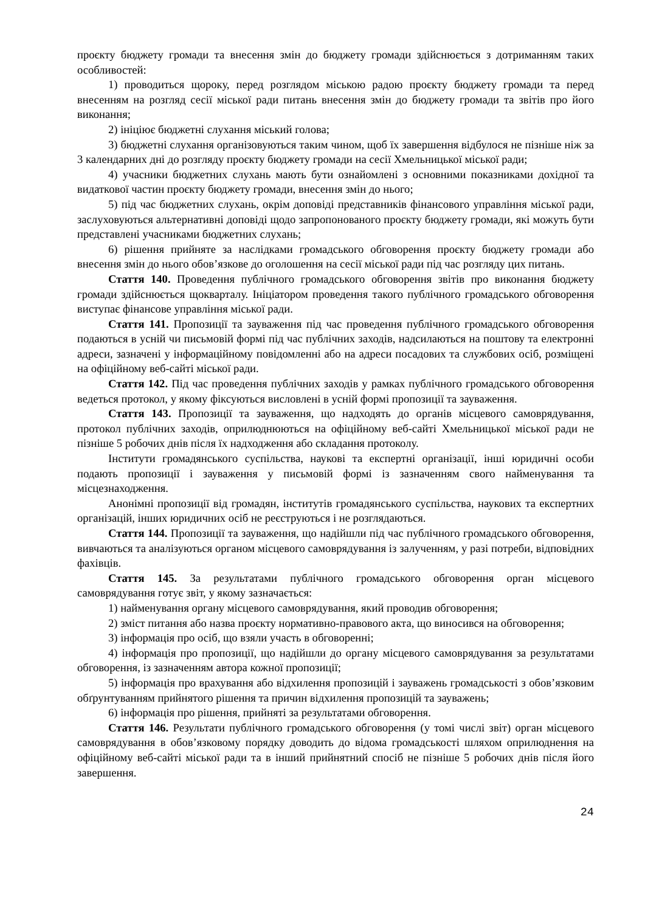проєкту бюджету громади та внесення змін до бюджету громади здійснюється з дотриманням таких особливостей:
1) проводиться щороку, перед розглядом міською радою проєкту бюджету громади та перед внесенням на розгляд сесії міської ради питань внесення змін до бюджету громади та звітів про його виконання;
2) ініціює бюджетні слухання міський голова;
3) бюджетні слухання організовуються таким чином, щоб їх завершення відбулося не пізніше ніж за 3 календарних дні до розгляду проєкту бюджету громади на сесії Хмельницької міської ради;
4) учасники бюджетних слухань мають бути ознайомлені з основними показниками дохідної та видаткової частин проєкту бюджету громади, внесення змін до нього;
5) під час бюджетних слухань, окрім доповіді представників фінансового управління міської ради, заслуховуються альтернативні доповіді щодо запропонованого проєкту бюджету громади, які можуть бути представлені учасниками бюджетних слухань;
6) рішення прийняте за наслідками громадського обговорення проєкту бюджету громади або внесення змін до нього обов’язкове до оголошення на сесії міської ради під час розгляду цих питань.
Стаття 140. Проведення публічного громадського обговорення звітів про виконання бюджету громади здійснюється щокварталу. Ініціатором проведення такого публічного громадського обговорення виступає фінансове управління міської ради.
Стаття 141. Пропозиції та зауваження під час проведення публічного громадського обговорення подаються в усній чи письмовій формі під час публічних заходів, надсилаються на поштову та електронні адреси, зазначені у інформаційному повідомленні або на адреси посадових та службових осіб, розміщені на офіційному веб-сайті міської ради.
Стаття 142. Під час проведення публічних заходів у рамках публічного громадського обговорення ведеться протокол, у якому фіксуються висловлені в усній формі пропозиції та зауваження.
Стаття 143. Пропозиції та зауваження, що надходять до органів місцевого самоврядування, протокол публічних заходів, оприлюднюються на офіційному веб-сайті Хмельницької міської ради не пізніше 5 робочих днів після їх надходження або складання протоколу.
Інститути громадянського суспільства, наукові та експертні організації, інші юридичні особи подають пропозиції і зауваження у письмовій формі із зазначенням свого найменування та місцезнаходження.
Анонімні пропозиції від громадян, інститутів громадянського суспільства, наукових та експертних організацій, інших юридичних осіб не реєструються і не розглядаються.
Стаття 144. Пропозиції та зауваження, що надійшли під час публічного громадського обговорення, вивчаються та аналізуються органом місцевого самоврядування із залученням, у разі потреби, відповідних фахівців.
Стаття 145. За результатами публічного громадського обговорення орган місцевого самоврядування готує звіт, у якому зазначається:
1) найменування органу місцевого самоврядування, який проводив обговорення;
2) зміст питання або назва проєкту нормативно-правового акта, що виносився на обговорення;
3) інформація про осіб, що взяли участь в обговоренні;
4) інформація про пропозиції, що надійшли до органу місцевого самоврядування за результатами обговорення, із зазначенням автора кожної пропозиції;
5) інформація про врахування або відхилення пропозицій і зауважень громадськості з обов’язковим обґрунтуванням прийнятого рішення та причин відхилення пропозицій та зауважень;
6) інформація про рішення, прийняті за результатами обговорення.
Стаття 146. Результати публічного громадського обговорення (у томі числі звіт) орган місцевого самоврядування в обов’язковому порядку доводить до відома громадськості шляхом оприлюднення на офіційному веб-сайті міської ради та в інший прийнятний спосіб не пізніше 5 робочих днів після його завершення.
24